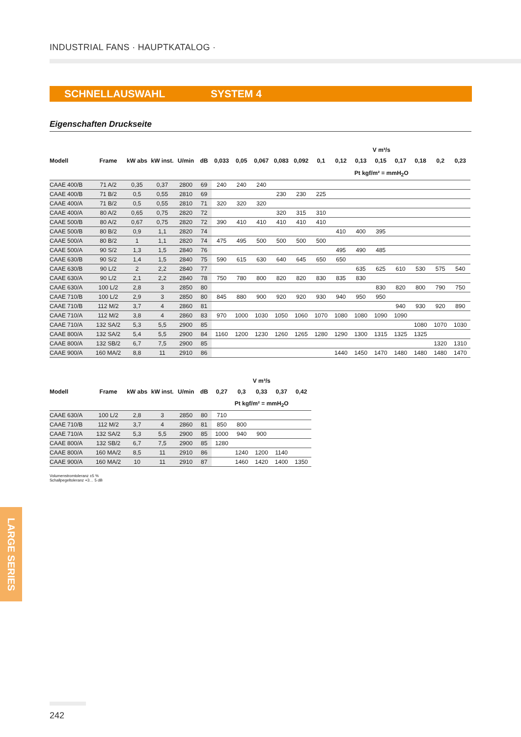INDUSTRIAL FANS · HAUPTKATALOG ·
SCHNELLAUSWAHL SYSTEM 4
Eigenschaften Druckseite
| | | | | | | V m³/s | | | | | | | | | | | | |
| --- | --- | --- | --- | --- | --- | --- | --- | --- | --- | --- | --- | --- | --- | --- | --- | --- | --- | --- |
| Modell | Frame | kW abs | kW inst. | U/min | dB | 0,033 | 0,05 | 0,067 | 0,083 | 0,092 | 0,1 | 0,12 | 0,13 | 0,15 | 0,17 | 0,18 | 0,2 | 0,23 |
| | | | | | | Pt kgf/m² = mmH<sub>2</sub>O | | | | | | | | | | | | |
| CAAE 400/B | 71 A/2 | 0,35 | 0,37 | 2800 | 69 | 240 | 240 | 240 | | | | | | | | | | |
| CAAE 400/B | 71 B/2 | 0,5 | 0,55 | 2810 | 69 | | | | 230 | 230 | 225 | | | | | | | |
| CAAE 400/A | 71 B/2 | 0,5 | 0,55 | 2810 | 71 | 320 | 320 | 320 | | | | | | | | | | |
| CAAE 400/A | 80 A/2 | 0,65 | 0,75 | 2820 | 72 | | | | 320 | 315 | 310 | | | | | | | |
| CAAE 500/B | 80 A/2 | 0,67 | 0,75 | 2820 | 72 | 390 | 410 | 410 | 410 | 410 | 410 | | | | | | | |
| CAAE 500/B | 80 B/2 | 0,9 | 1,1 | 2820 | 74 | | | | | | | 410 | 400 | 395 | | | | |
| CAAE 500/A | 80 B/2 | 1 | 1,1 | 2820 | 74 | 475 | 495 | 500 | 500 | 500 | 500 | | | | | | | |
| CAAE 500/A | 90 S/2 | 1,3 | 1,5 | 2840 | 76 | | | | | | | 495 | 490 | 485 | | | | |
| CAAE 630/B | 90 S/2 | 1,4 | 1,5 | 2840 | 75 | 590 | 615 | 630 | 640 | 645 | 650 | 650 | | | | | | |
| CAAE 630/B | 90 L/2 | 2 | 2,2 | 2840 | 77 | | | | | | | | 635 | 625 | 610 | 530 | 575 | 540 |
| CAAE 630/A | 90 L/2 | 2,1 | 2,2 | 2840 | 78 | 750 | 780 | 800 | 820 | 820 | 830 | 835 | 830 | | | | | |
| CAAE 630/A | 100 L/2 | 2,8 | 3 | 2850 | 80 | | | | | | | | | 830 | 820 | 800 | 790 | 750 |
| CAAE 710/B | 100 L/2 | 2,9 | 3 | 2850 | 80 | 845 | 880 | 900 | 920 | 920 | 930 | 940 | 950 | 950 | | | | |
| CAAE 710/B | 112 M/2 | 3,7 | 4 | 2860 | 81 | | | | | | | | | | 940 | 930 | 920 | 890 |
| CAAE 710/A | 112 M/2 | 3,8 | 4 | 2860 | 83 | 970 | 1000 | 1030 | 1050 | 1060 | 1070 | 1080 | 1080 | 1090 | 1090 | | | |
| CAAE 710/A | 132 SA/2 | 5,3 | 5,5 | 2900 | 85 | | | | | | | | | | | 1080 | 1070 | 1030 |
| CAAE 800/A | 132 SA/2 | 5,4 | 5,5 | 2900 | 84 | 1160 | 1200 | 1230 | 1260 | 1265 | 1280 | 1290 | 1300 | 1315 | 1325 | 1325 | | |
| CAAE 800/A | 132 SB/2 | 6,7 | 7,5 | 2900 | 85 | | | | | | | | | | | | 1320 | 1310 |
| CAAE 900/A | 160 MA/2 | 8,8 | 11 | 2910 | 86 | | | | | | | 1440 | 1450 | 1470 | 1480 | 1480 | 1480 | 1470 |
| | | | | | | V m³/s | | | | |
| --- | --- | --- | --- | --- | --- | --- | --- | --- | --- | --- |
| Modell | Frame | kW abs | kW inst. | U/min | dB | 0,27 | 0,3 | 0,33 | 0,37 | 0,42 |
| | | | | | | Pt kgf/m² = mmH<sub>2</sub>O | | | | |
| CAAE 630/A | 100 L/2 | 2,8 | 3 | 2850 | 80 | 710 | | | | |
| CAAE 710/B | 112 M/2 | 3,7 | 4 | 2860 | 81 | 850 | 800 | | | |
| CAAE 710/A | 132 SA/2 | 5,3 | 5,5 | 2900 | 85 | 1000 | 940 | 900 | | |
| CAAE 800/A | 132 SB/2 | 6,7 | 7,5 | 2900 | 85 | 1280 | | | | |
| CAAE 800/A | 160 MA/2 | 8,5 | 11 | 2910 | 86 | | 1240 | 1200 | 1140 | |
| CAAE 900/A | 160 MA/2 | 10 | 11 | 2910 | 87 | | 1460 | 1420 | 1400 | 1350 |
Volumenstromtoleranz ±5 %
Schallpegeltoleranz +3… 5 dB
LARGE SERIES
242